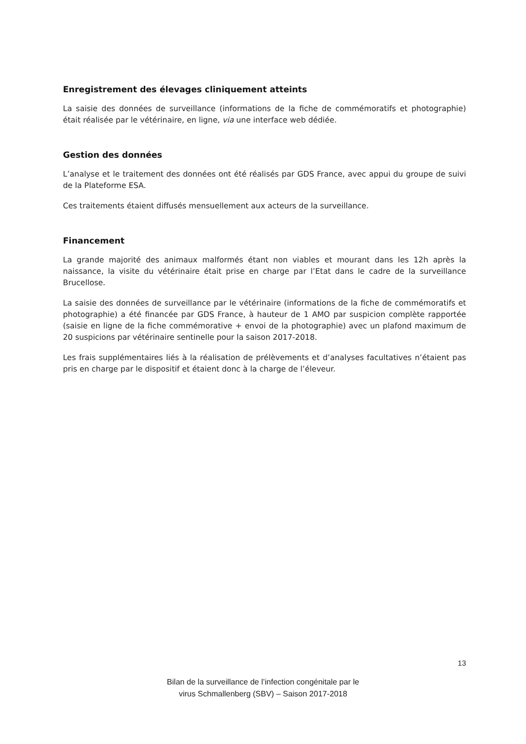Enregistrement des élevages cliniquement atteints
La saisie des données de surveillance (informations de la fiche de commémoratifs et photographie) était réalisée par le vétérinaire, en ligne, via une interface web dédiée.
Gestion des données
L’analyse et le traitement des données ont été réalisés par GDS France, avec appui du groupe de suivi de la Plateforme ESA.
Ces traitements étaient diffusés mensuellement aux acteurs de la surveillance.
Financement
La grande majorité des animaux malformés étant non viables et mourant dans les 12h après la naissance, la visite du vétérinaire était prise en charge par l’Etat dans le cadre de la surveillance Brucellose.
La saisie des données de surveillance par le vétérinaire (informations de la fiche de commémoratifs et photographie) a été financée par GDS France, à hauteur de 1 AMO par suspicion complète rapportée (saisie en ligne de la fiche commémorative + envoi de la photographie) avec un plafond maximum de 20 suspicions par vétérinaire sentinelle pour la saison 2017-2018.
Les frais supplémentaires liés à la réalisation de prélèvements et d’analyses facultatives n’étaient pas pris en charge par le dispositif et étaient donc à la charge de l’éleveur.
13
Bilan de la surveillance de l’infection congénitale par le
virus Schmallenberg (SBV) – Saison 2017-2018